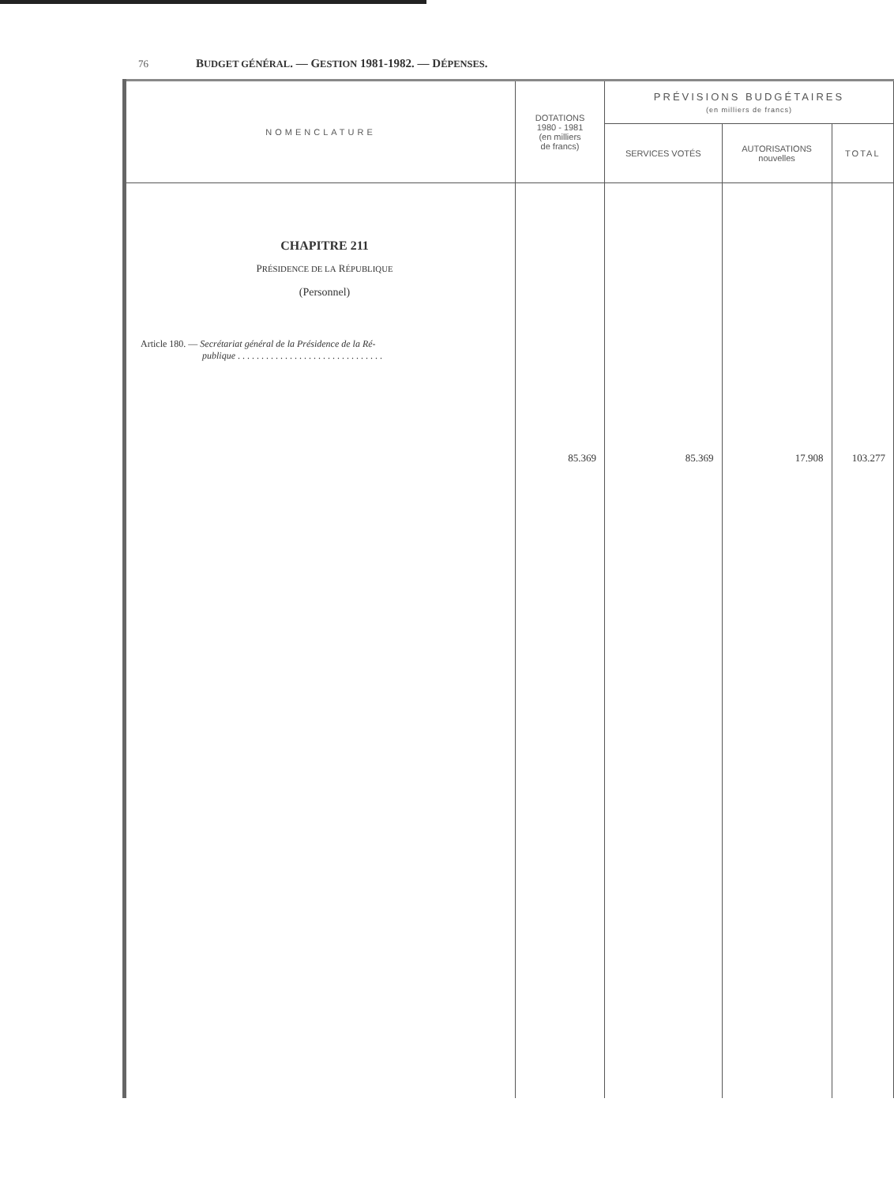76 BUDGET GÉNÉRAL. — GESTION 1981-1982. — DÉPENSES.
| NOMENCLATURE | DOTATIONS 1980 - 1981 (en milliers de francs) | PRÉVISIONS BUDGÉTAIRES (en milliers de francs) | | |
| --- | --- | --- | --- | --- |
| | | SERVICES VOTÉS | AUTORISATIONS nouvelles | TOTAL |
| CHAPITRE 211 P RÉSIDENCE DE LA R ÉPUBLIQUE (Personnel) Article 180. — Secrétariat général de la Présidence de la Ré- publique . . . . . . . . . . . . . . . . . . . . . . . . . . . . . . . | 85.369 | 85.369 | 17.908 | 103.277 |